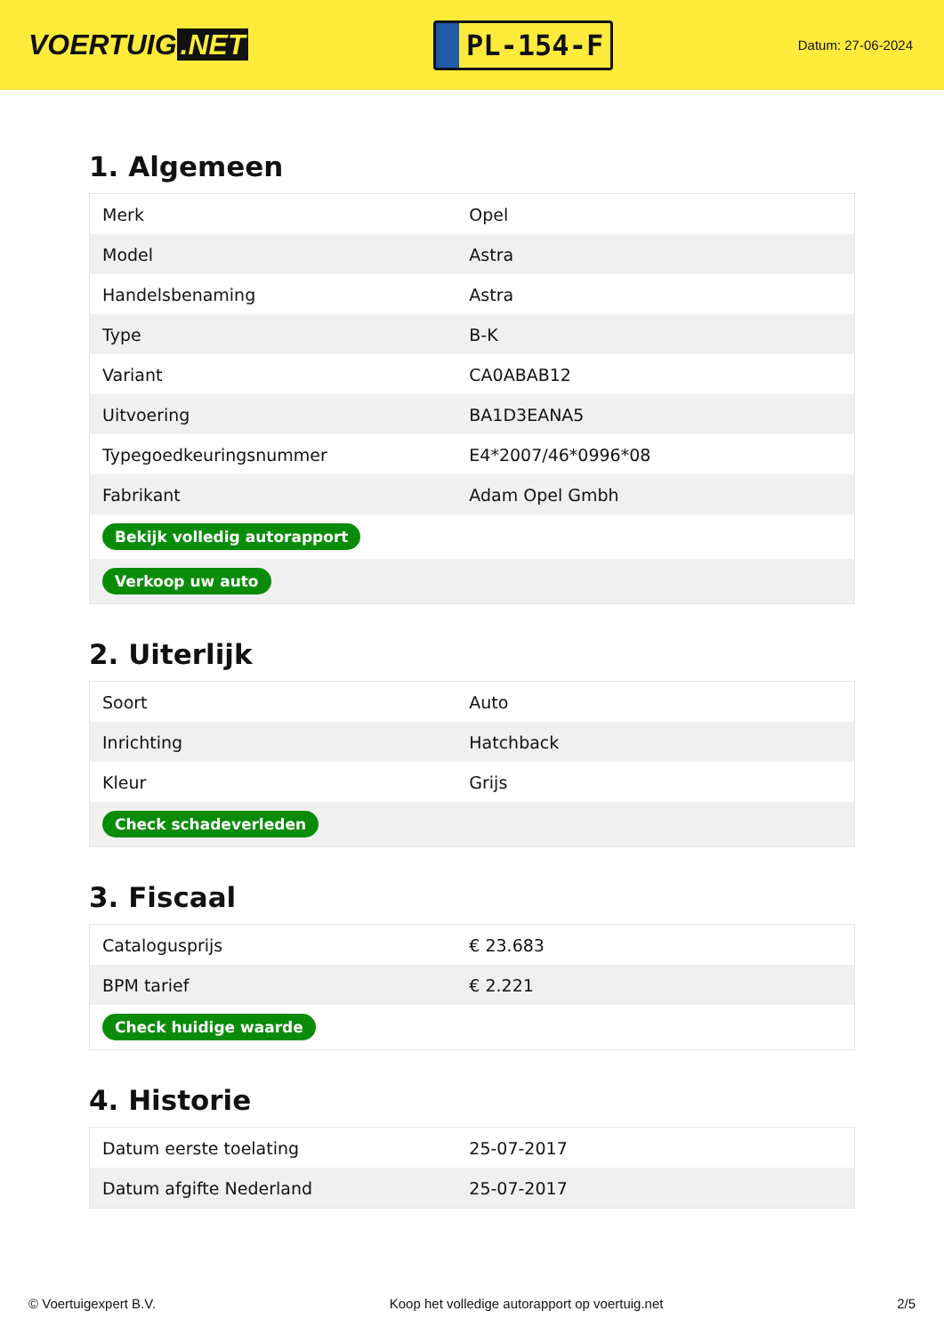VOERTUIG.NET
PL-154-F
Datum: 27-06-2024
1. Algemeen
| Merk | Opel |
| Model | Astra |
| Handelsbenaming | Astra |
| Type | B-K |
| Variant | CA0ABAB12 |
| Uitvoering | BA1D3EANA5 |
| Typegoedkeuringsnummer | E4*2007/46*0996*08 |
| Fabrikant | Adam Opel Gmbh |
| Bekijk volledig autorapport | |
| Verkoop uw auto | |
2. Uiterlijk
| Soort | Auto |
| Inrichting | Hatchback |
| Kleur | Grijs |
| Check schadeverleden | |
3. Fiscaal
| Catalogusprijs | € 23.683 |
| BPM tarief | € 2.221 |
| Check huidige waarde | |
4. Historie
| Datum eerste toelating | 25-07-2017 |
| Datum afgifte Nederland | 25-07-2017 |
© Voertuigexpert B.V. Koop het volledige autorapport op voertuig.net 2/5